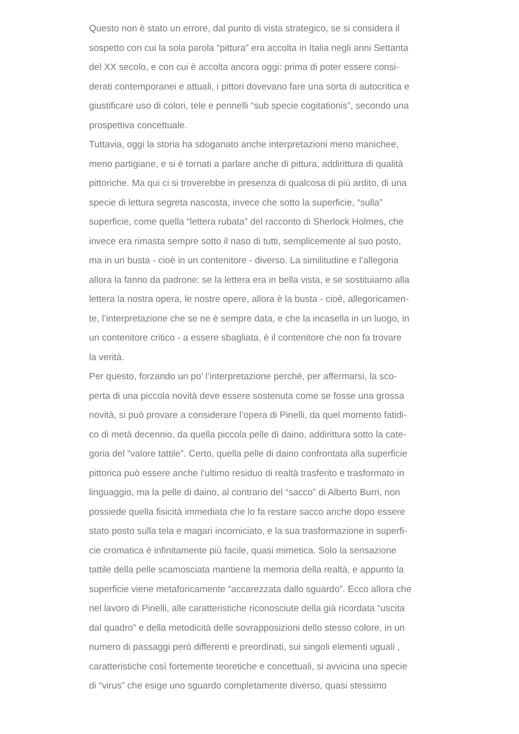Questo non è stato un errore, dal punto di vista strategico, se si considera il
sospetto con cui la sola parola “pittura” era accolta in Italia negli anni Settanta
del XX secolo, e con cui è accolta ancora oggi: prima di poter essere consi-
derati contemporanei e attuali, i pittori dovevano fare una sorta di autocritica e
giustificare uso di colori, tele e pennelli “sub specie cogitationis”, secondo una
prospettiva concettuale.
Tuttavia, oggi la storia ha sdoganato anche interpretazioni meno manichee,
meno partigiane, e si è tornati a parlare anche di pittura, addirittura di qualità
pittoriche. Ma qui ci si troverebbe in presenza di qualcosa di più ardito, di una
specie di lettura segreta nascosta, invece che sotto la superficie, “sulla”
superficie, come quella “lettera rubata” del racconto di Sherlock Holmes, che
invece era rimasta sempre sotto il naso di tutti, semplicemente al suo posto,
ma in un busta - cioè in un contenitore - diverso. La similitudine e l’allegoria
allora la fanno da padrone: se la lettera era in bella vista, e se sostituiamo alla
lettera la nostra opera, le nostre opere, allora è la busta - cioè, allegoricamen-
te, l’interpretazione che se ne è sempre data, e che la incasella in un luogo, in
un contenitore critico - a essere sbagliata, è il contenitore che non fa trovare
la verità.
Per questo, forzando un po’ l’interpretazione perché, per affermarsi, la sco-
perta di una piccola novità deve essere sostenuta come se fosse una grossa
novità, si può provare a considerare l’opera di Pinelli, da quel momento fatidi-
co di metà decennio, da quella piccola pelle di daino, addirittura sotto la cate-
goria del “valore tattile”. Certo, quella pelle di daino confrontata alla superficie
pittorica può essere anche l’ultimo residuo di realtà trasferito e trasformato in
linguaggio, ma la pelle di daino, al contrario del “sacco” di Alberto Burri, non
possiede quella fisicità immediata che lo fa restare sacco anche dopo essere
stato posto sulla tela e magari incorniciato, e la sua trasformazione in superfi-
cie cromatica è infinitamente più facile, quasi mimetica. Solo la sensazione
tattile della pelle scamosciata mantiene la memoria della realtà, e appunto la
superficie viene metaforicamente “accarezzata dallo sguardo”. Ecco allora che
nel lavoro di Pinelli, alle caratteristiche riconosciute della già ricordata “uscita
dal quadro” e della metodicità delle sovrapposizioni dello stesso colore, in un
numero di passaggi però differenti e preordinati, sui singoli elementi uguali ,
caratteristiche così fortemente teoretiche e concettuali, si avvicina una specie
di “virus” che esige uno sguardo completamente diverso, quasi stessimo